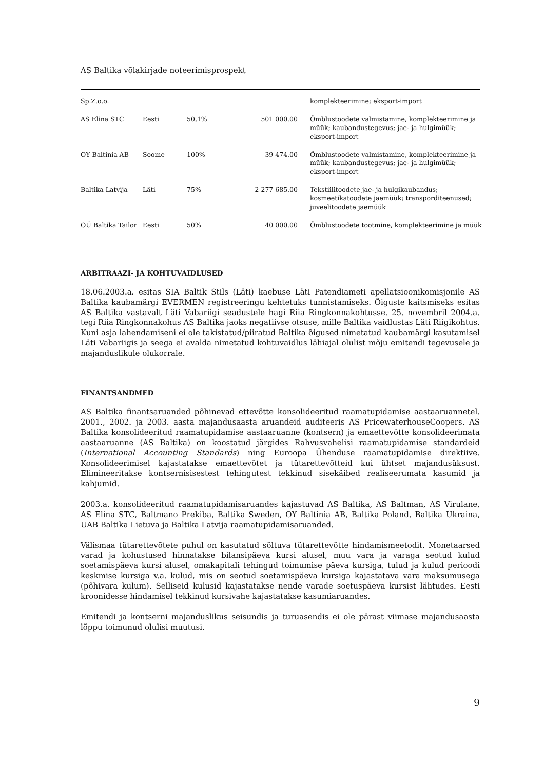AS Baltika võlakirjade noteerimisprospekt
| Sp.Z.o.o. | | | | komplekteerimine; eksport-import |
| AS Elina STC | Eesti | 50,1% | 501 000.00 | Õmblustoodete valmistamine, komplekteerimine ja müük; kaubandustegevus; jae- ja hulgimüük; eksport-import |
| OY Baltinia AB | Soome | 100% | 39 474.00 | Õmblustoodete valmistamine, komplekteerimine ja müük; kaubandustegevus; jae- ja hulgimüük; eksport-import |
| Baltika Latvija | Läti | 75% | 2 277 685.00 | Tekstiilitoodete jae- ja hulgikaubandus; kosmeetikatoodete jaemüük; transporditeenused; juveelitoodete jaemüük |
| OÜ Baltika Tailor | Eesti | 50% | 40 000.00 | Õmblustoodete tootmine, komplekteerimine ja müük |
ARBITRAAZI- JA KOHTUVAIDLUSED
18.06.2003.a. esitas SIA Baltik Stils (Läti) kaebuse Läti Patendiameti apellatsioonikomisjonile AS Baltika kaubamärgi EVERMEN registreeringu kehtetuks tunnistamiseks. Õiguste kaitsmiseks esitas AS Baltika vastavalt Läti Vabariigi seadustele hagi Riia Ringkonnakohtusse. 25. novembril 2004.a. tegi Riia Ringkonnakohus AS Baltika jaoks negatiivse otsuse, mille Baltika vaidlustas Läti Riigikohtus. Kuni asja lahendamiseni ei ole takistatud/piiratud Baltika õigused nimetatud kaubamärgi kasutamisel Läti Vabariigis ja seega ei avalda nimetatud kohtuvaidlus lähiajal olulist mõju emitendi tegevusele ja majanduslikule olukorrale.
FINANTSANDMED
AS Baltika finantsaruanded põhinevad ettevõtte konsolideeritud raamatupidamise aastaaruannetel. 2001., 2002. ja 2003. aasta majandusaasta aruandeid auditeeris AS PricewaterhouseCoopers. AS Baltika konsolideeritud raamatupidamise aastaaruanne (kontsern) ja emaettevõtte konsolideerimata aastaaruanne (AS Baltika) on koostatud järgides Rahvusvahelisi raamatupidamise standardeid (International Accounting Standards) ning Euroopa Ühenduse raamatupidamise direktiive. Konsolideerimisel kajastatakse emaettevõtet ja tütarettevõtteid kui ühtset majandusüksust. Elimineeritakse kontsernisisestest tehingutest tekkinud sisekäibed realiseerumata kasumid ja kahjumid.
2003.a. konsolideeritud raamatupidamisaruandes kajastuvad AS Baltika, AS Baltman, AS Virulane, AS Elina STC, Baltmano Prekiba, Baltika Sweden, OY Baltinia AB, Baltika Poland, Baltika Ukraina, UAB Baltika Lietuva ja Baltika Latvija raamatupidamisaruanded.
Välismaa tütarettevõtete puhul on kasutatud sõltuva tütarettevõtte hindamismeetodit. Monetaarsed varad ja kohustused hinnatakse bilansipäeva kursi alusel, muu vara ja varaga seotud kulud soetamispäeva kursi alusel, omakapitali tehingud toimumise päeva kursiga, tulud ja kulud perioodi keskmise kursiga v.a. kulud, mis on seotud soetamispäeva kursiga kajastatava vara maksumusega (põhivara kulum). Selliseid kulusid kajastatakse nende varade soetuspäeva kursist lähtudes. Eesti kroonidesse hindamisel tekkinud kursivahe kajastatakse kasumiaruandes.
Emitendi ja kontserni majanduslikus seisundis ja turuasendis ei ole pärast viimase majandusaasta lõppu toimunud olulisi muutusi.
9